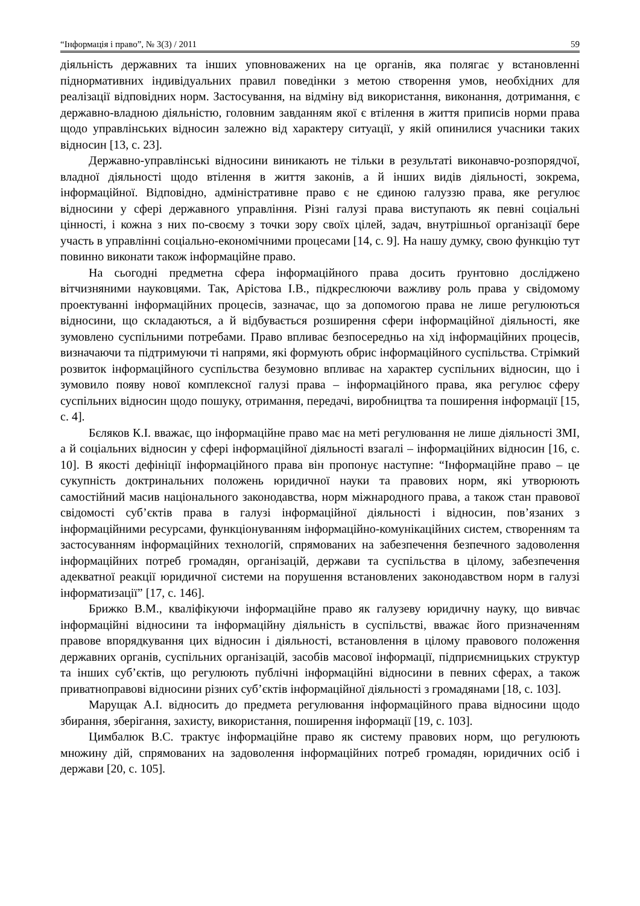“Інформація і право”, № 3(3) / 2011 59
діяльність державних та інших уповноважених на це органів, яка полягає у встановленні піднормативних індивідуальних правил поведінки з метою створення умов, необхідних для реалізації відповідних норм. Застосування, на відміну від використання, виконання, дотримання, є державно-владною діяльністю, головним завданням якої є втілення в життя приписів норми права щодо управлінських відносин залежно від характеру ситуації, у якій опинилися учасники таких відносин [13, с. 23].
Державно-управлінські відносини виникають не тільки в результаті виконавчо-розпорядчої, владної діяльності щодо втілення в життя законів, а й інших видів діяльності, зокрема, інформаційної. Відповідно, адміністративне право є не єдиною галуззю права, яке регулює відносини у сфері державного управління. Різні галузі права виступають як певні соціальні цінності, і кожна з них по-своєму з точки зору своїх цілей, задач, внутрішньої організації бере участь в управлінні соціально-економічними процесами [14, с. 9]. На нашу думку, свою функцію тут повинно виконати також інформаційне право.
На сьогодні предметна сфера інформаційного права досить ґрунтовно досліджено вітчизняними науковцями. Так, Арістова І.В., підкреслюючи важливу роль права у свідомому проектуванні інформаційних процесів, зазначає, що за допомогою права не лише регулюються відносини, що складаються, а й відбувається розширення сфери інформаційної діяльності, яке зумовлено суспільними потребами. Право впливає безпосередньо на хід інформаційних процесів, визначаючи та підтримуючи ті напрями, які формують обрис інформаційного суспільства. Стрімкий розвиток інформаційного суспільства безумовно впливає на характер суспільних відносин, що і зумовило появу нової комплексної галузі права – інформаційного права, яка регулює сферу суспільних відносин щодо пошуку, отримання, передачі, виробництва та поширення інформації [15, с. 4].
Бєляков К.І. вважає, що інформаційне право має на меті регулювання не лише діяльності ЗМІ, а й соціальних відносин у сфері інформаційної діяльності взагалі – інформаційних відносин [16, с. 10]. В якості дефініції інформаційного права він пропонує наступне: “Інформаційне право – це сукупність доктринальних положень юридичної науки та правових норм, які утворюють самостійний масив національного законодавства, норм міжнародного права, а також стан правової свідомості суб’єктів права в галузі інформаційної діяльності і відносин, пов’язаних з інформаційними ресурсами, функціонуванням інформаційно-комунікаційних систем, створенням та застосуванням інформаційних технологій, спрямованих на забезпечення безпечного задоволення інформаційних потреб громадян, організацій, держави та суспільства в цілому, забезпечення адекватної реакції юридичної системи на порушення встановлених законодавством норм в галузі інформатизації” [17, с. 146].
Брижко В.М., кваліфікуючи інформаційне право як галузеву юридичну науку, що вивчає інформаційні відносини та інформаційну діяльність в суспільстві, вважає його призначенням правове впорядкування цих відносин і діяльності, встановлення в цілому правового положення державних органів, суспільних організацій, засобів масової інформації, підприємницьких структур та інших суб’єктів, що регулюють публічні інформаційні відносини в певних сферах, а також приватноправові відносини різних суб’єктів інформаційної діяльності з громадянами [18, с. 103].
Марущак А.І. відносить до предмета регулювання інформаційного права відносини щодо збирання, зберігання, захисту, використання, поширення інформації [19, с. 103].
Цимбалюк В.С. трактує інформаційне право як систему правових норм, що регулюють множину дій, спрямованих на задоволення інформаційних потреб громадян, юридичних осіб і держави [20, с. 105].